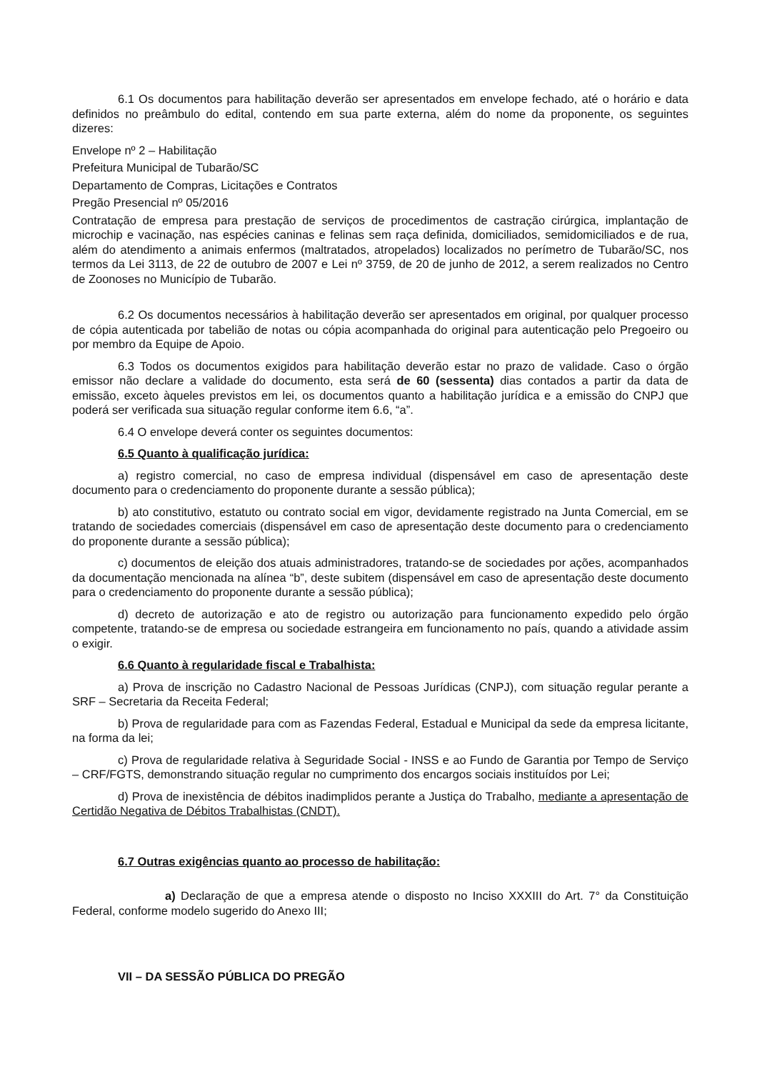6.1 Os documentos para habilitação deverão ser apresentados em envelope fechado, até o horário e data definidos no preâmbulo do edital, contendo em sua parte externa, além do nome da proponente, os seguintes dizeres:
Envelope nº 2 – Habilitação
Prefeitura Municipal de Tubarão/SC
Departamento de Compras, Licitações e Contratos
Pregão Presencial nº 05/2016
Contratação de empresa para prestação de serviços de procedimentos de castração cirúrgica, implantação de microchip e vacinação, nas espécies caninas e felinas sem raça definida, domiciliados, semidomiciliados e de rua, além do atendimento a animais enfermos (maltratados, atropelados) localizados no perímetro de Tubarão/SC, nos termos da Lei 3113, de 22 de outubro de 2007 e Lei nº 3759, de 20 de junho de 2012, a serem realizados no Centro de Zoonoses no Município de Tubarão.
6.2 Os documentos necessários à habilitação deverão ser apresentados em original, por qualquer processo de cópia autenticada por tabelião de notas ou cópia acompanhada do original para autenticação pelo Pregoeiro ou por membro da Equipe de Apoio.
6.3 Todos os documentos exigidos para habilitação deverão estar no prazo de validade. Caso o órgão emissor não declare a validade do documento, esta será de 60 (sessenta) dias contados a partir da data de emissão, exceto àqueles previstos em lei, os documentos quanto a habilitação jurídica e a emissão do CNPJ que poderá ser verificada sua situação regular conforme item 6.6, “a”.
6.4 O envelope deverá conter os seguintes documentos:
6.5 Quanto à qualificação jurídica:
a) registro comercial, no caso de empresa individual (dispensável em caso de apresentação deste documento para o credenciamento do proponente durante a sessão pública);
b) ato constitutivo, estatuto ou contrato social em vigor, devidamente registrado na Junta Comercial, em se tratando de sociedades comerciais (dispensável em caso de apresentação deste documento para o credenciamento do proponente durante a sessão pública);
c) documentos de eleição dos atuais administradores, tratando-se de sociedades por ações, acompanhados da documentação mencionada na alínea “b”, deste subitem (dispensável em caso de apresentação deste documento para o credenciamento do proponente durante a sessão pública);
d) decreto de autorização e ato de registro ou autorização para funcionamento expedido pelo órgão competente, tratando-se de empresa ou sociedade estrangeira em funcionamento no país, quando a atividade assim o exigir.
6.6 Quanto à regularidade fiscal e Trabalhista:
a) Prova de inscrição no Cadastro Nacional de Pessoas Jurídicas (CNPJ), com situação regular perante a SRF – Secretaria da Receita Federal;
b) Prova de regularidade para com as Fazendas Federal, Estadual e Municipal da sede da empresa licitante, na forma da lei;
c) Prova de regularidade relativa à Seguridade Social - INSS e ao Fundo de Garantia por Tempo de Serviço – CRF/FGTS, demonstrando situação regular no cumprimento dos encargos sociais instituídos por Lei;
d) Prova de inexistência de débitos inadimplidos perante a Justiça do Trabalho, mediante a apresentação de Certidão Negativa de Débitos Trabalhistas (CNDT).
6.7 Outras exigências quanto ao processo de habilitação:
a) Declaração de que a empresa atende o disposto no Inciso XXXIII do Art. 7° da Constituição Federal, conforme modelo sugerido do Anexo III;
VII – DA SESSÃO PÚBLICA DO PREGÃO